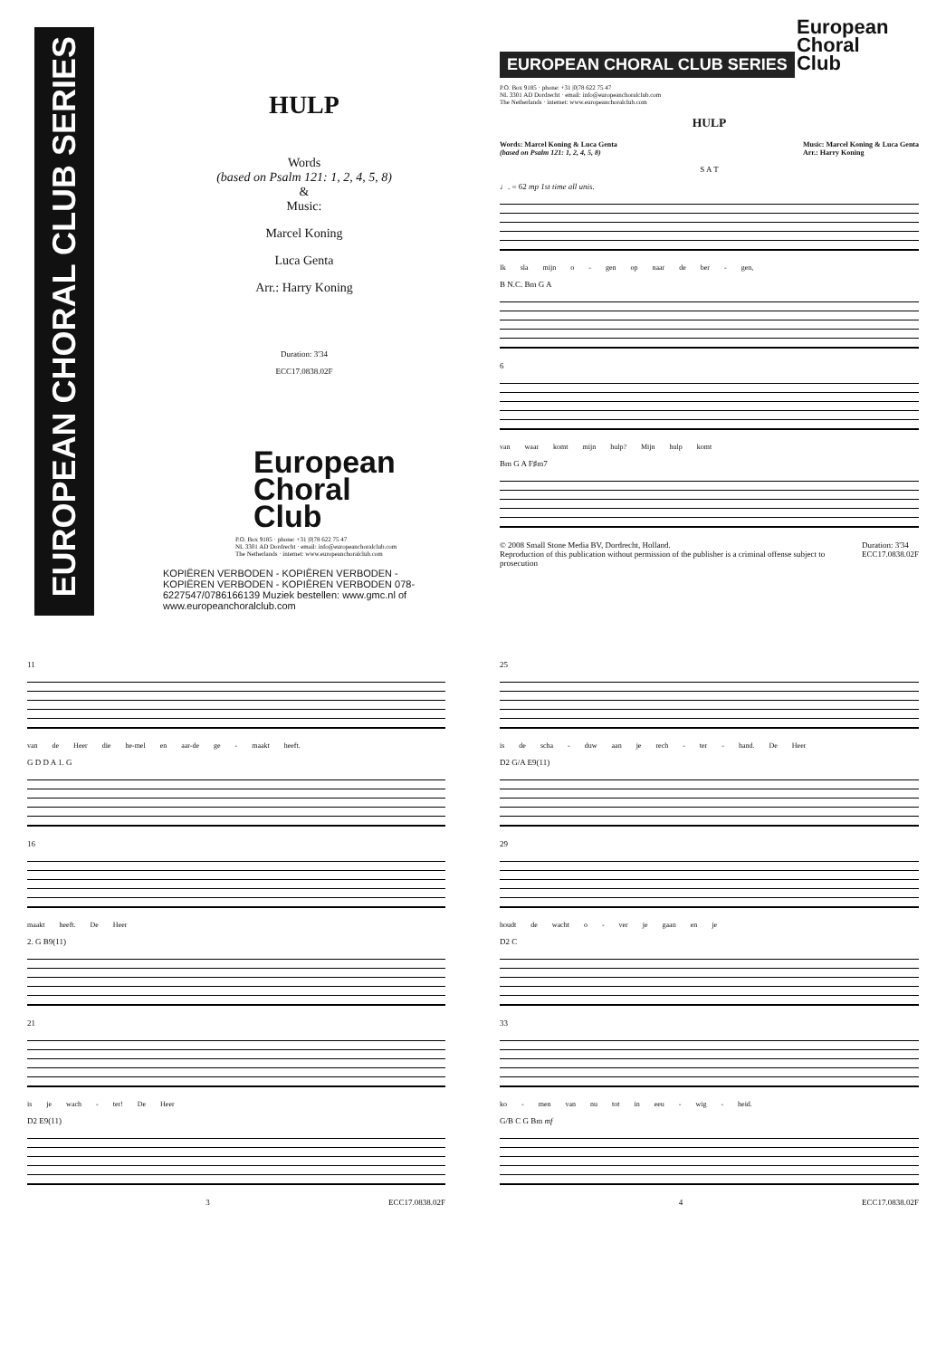EUROPEAN CHORAL CLUB SERIES
HULP
Words
(based on Psalm 121: 1, 2, 4, 5, 8)
&
Music:
Marcel Koning
Luca Genta
Arr.: Harry Koning
Duration: 3'34
ECC17.0838.02F
European
Choral
Club
P.O. Box 9185 · phone: +31 |0|78 622 75 47
NL 3301 AD Dordrecht · email: info@europeanchoralclub.com
The Netherlands · internet: www.europeanchoralclub.com
KOPIËREN VERBODEN - KOPIËREN VERBODEN - KOPIËREN VERBODEN - KOPIËREN VERBODEN 078-6227547/0786166139 Muziek bestellen: www.gmc.nl of www.europeanchoralclub.com
EUROPEAN CHORAL CLUB SERIES
European
Choral
Club
P.O. Box 9185 · phone: +31 |0|78 622 75 47
NL 3301 AD Dordrecht · email: info@europeanchoralclub.com
The Netherlands · internet: www.europeanchoralclub.com
HULP
Words: Marcel Koning & Luca Genta
(based on Psalm 121: 1, 2, 4, 5, 8) Music: Marcel Koning & Luca Genta
Arr.: Harry Koning
S A T
♩. = 62 mp 1st time all unis.
Ik sla mijn o - gen op naar de ber - gen,
B N.C. Bm G A
6
van waar komt mijn hulp? Mijn hulp komt
Bm G A F♯m7
© 2008 Small Stone Media BV, Dordrecht, Holland.
Reproduction of this publication without permission of the publisher is a criminal offense subject to prosecution Duration: 3'34
ECC17.0838.02F
11
van de Heer die he-mel en aar-de ge - maakt heeft.
G D D A 1. G
16
maakt heeft. De Heer
2. G B9(11)
21
is je wach - ter! De Heer
D2 E9(11)
3 ECC17.0838.02F
25
is de scha - duw aan je rech - ter - hand. De Heer
D2 G/A E9(11)
29
houdt de wacht o - ver je gaan en je
D2 C
33
ko - men van nu tot in eeu - wig - heid.
G/B C G Bm mf
4 ECC17.0838.02F